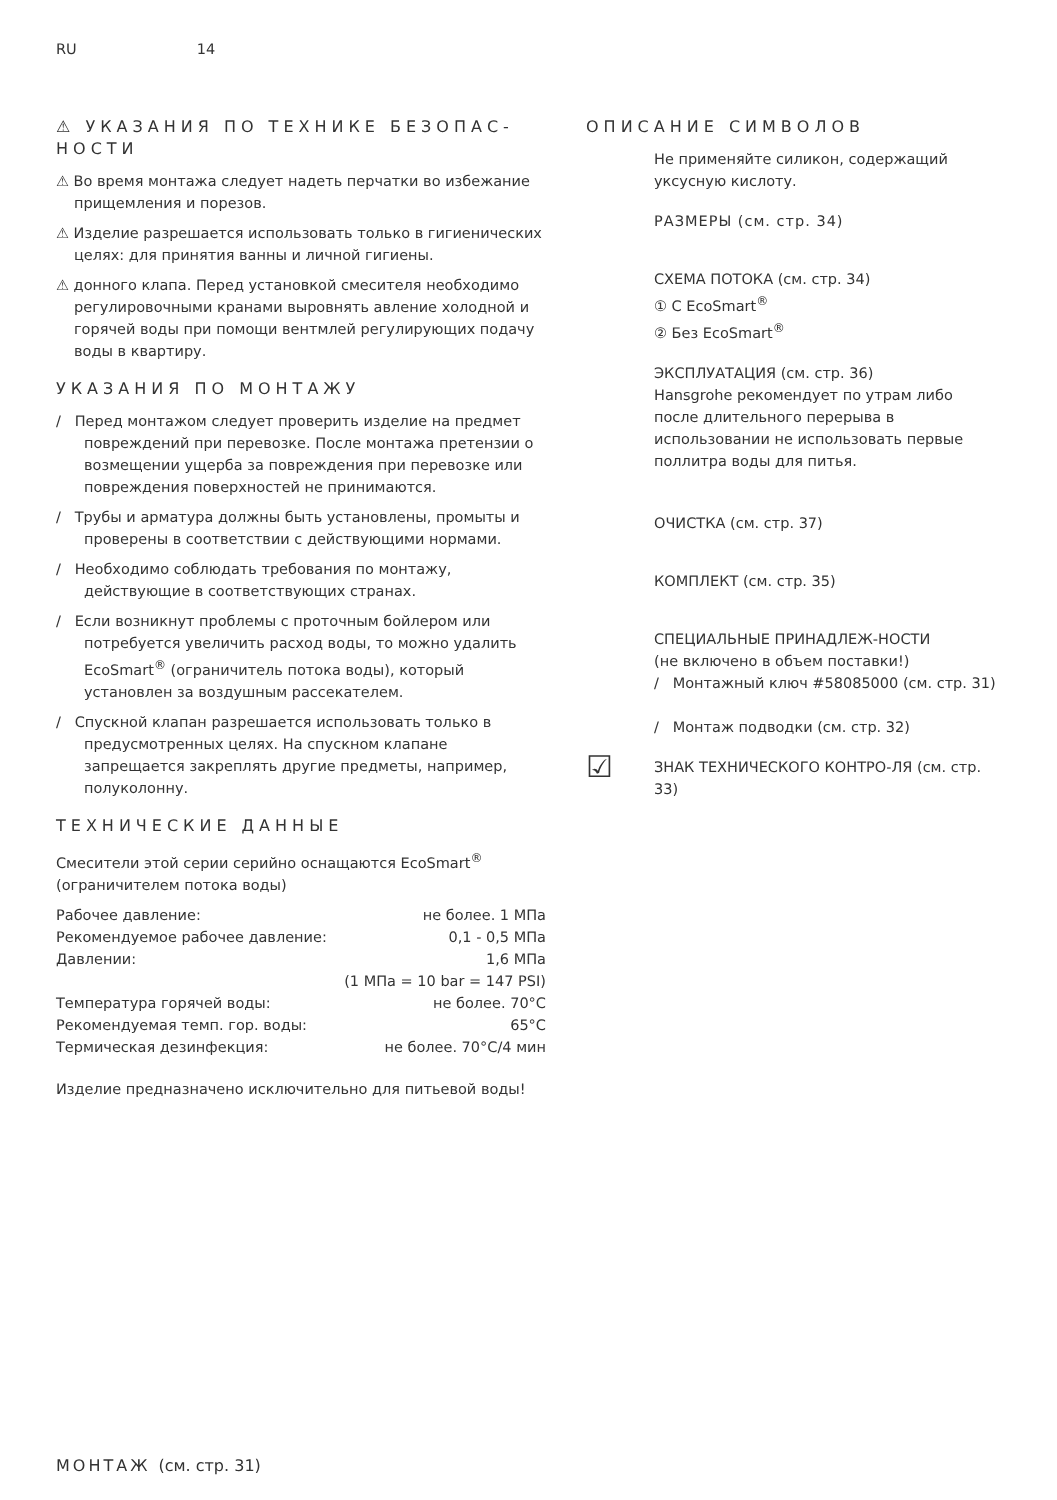RU 14
⚠ УКАЗАНИЯ ПО ТЕХНИКЕ БЕЗОПАС-НОСТИ
⚠ Во время монтажа следует надеть перчатки во избежание прищемления и порезов.
⚠ Изделие разрешается использовать только в гигиенических целях: для принятия ванны и личной гигиены.
⚠ донного клапа. Перед установкой смесителя необходимо регулировочными кранами выровнять авление холодной и горячей воды при помощи вентмлей регулирующих подачу воды в квартиру.
УКАЗАНИЯ ПО МОНТАЖУ
/ Перед монтажом следует проверить изделие на предмет повреждений при перевозке. После монтажа претензии о возмещении ущерба за повреждения при перевозке или повреждения поверхностей не принимаются.
/ Трубы и арматура должны быть установлены, промыты и проверены в соответствии с действующими нормами.
/ Необходимо соблюдать требования по монтажу, действующие в соответствующих странах.
/ Если возникнут проблемы с проточным бойлером или потребуется увеличить расход воды, то можно удалить EcoSmart<sup>®</sup> (ограничитель потока воды), который установлен за воздушным рассекателем.
/ Спускной клапан разрешается использовать только в предусмотренных целях. На спускном клапане запрещается закреплять другие предметы, например, полуколонну.
ТЕХНИЧЕСКИЕ ДАННЫЕ
Смесители этой серии серийно оснащаются EcoSmart<sup>®</sup> (ограничителем потока воды)
| Рабочее давление: | не более. 1 МПа |
| Рекомендуемое рабочее давление: | 0,1 - 0,5 МПа |
| Давлении: | 1,6 МПа |
| | (1 МПа = 10 bar = 147 PSI) |
| Температура горячей воды: | не более. 70°C |
| Рекомендуемая темп. гор. воды: | 65°C |
| Термическая дезинфекция: | не более. 70°C/4 мин |
Изделие предназначено исключительно для питьевой воды!
ОПИСАНИЕ СИМВОЛОВ
Не применяйте силикон, содержащий уксусную кислоту.
РАЗМЕРЫ (см. стр. 34)
СХЕМА ПОТОКА (см. стр. 34)
① С EcoSmart<sup>®</sup>
② Без EcoSmart<sup>®</sup>
ЭКСПЛУАТАЦИЯ (см. стр. 36)
Hansgrohe рекомендует по утрам либо после длительного перерыва в использовании не использовать первые поллитра воды для питья.
ОЧИСТКА (см. стр. 37)
КОМПЛЕКТ (см. стр. 35)
СПЕЦИАЛЬНЫЕ ПРИНАДЛЕЖ-НОСТИ
(не включено в объем поставки!)
/ Монтажный ключ #58085000 (см. стр. 31)
/ Монтаж подводки (см. стр. 32)
☑
ЗНАК ТЕХНИЧЕСКОГО КОНТРО-ЛЯ (см. стр. 33)
МОНТАЖ (см. стр. 31)